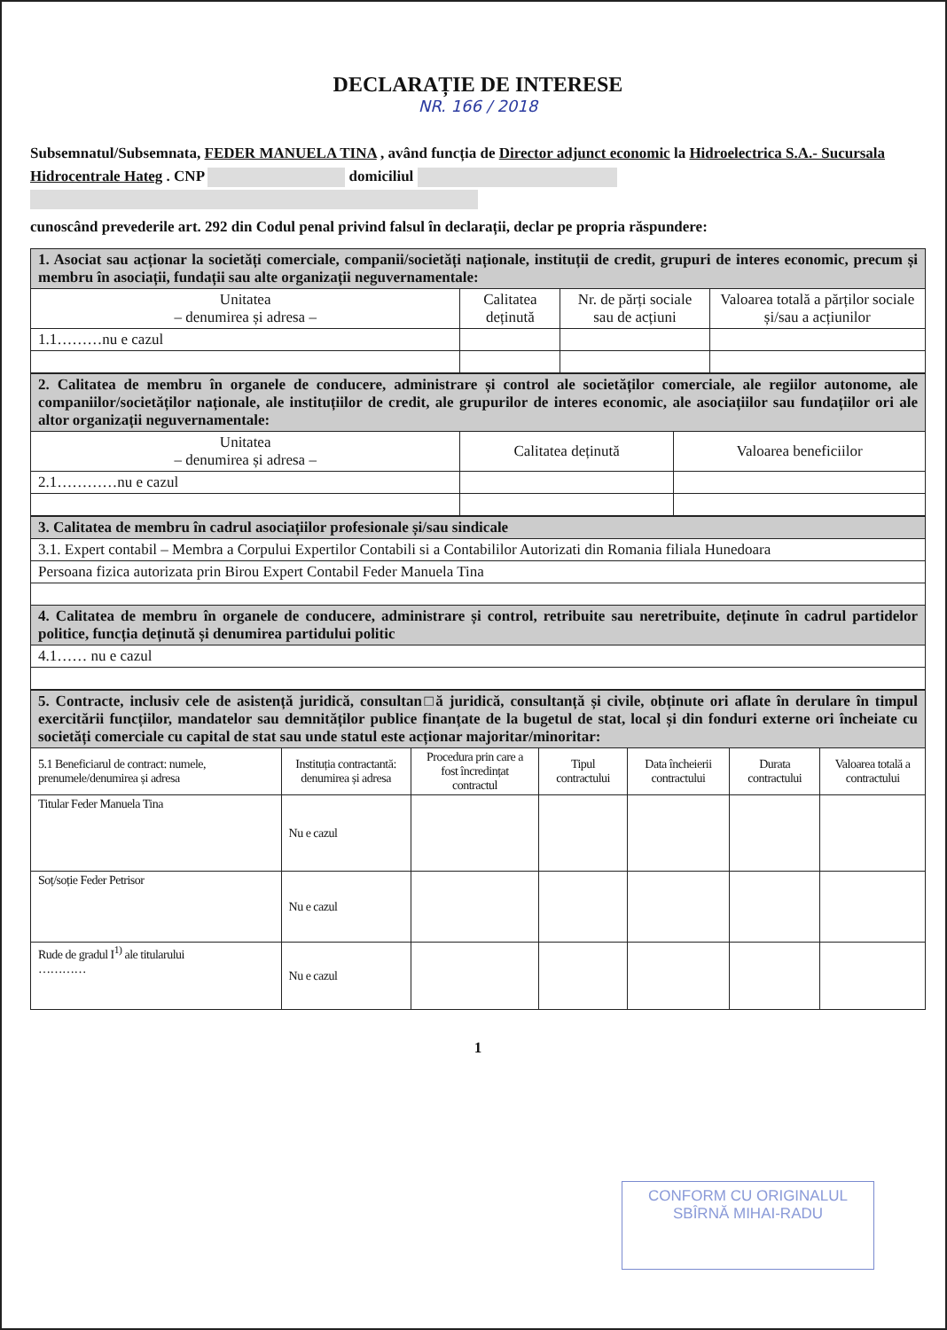DECLARAȚIE DE INTERESE
NR. 166 / 2018
Subsemnatul/Subsemnata, FEDER MANUELA TINA , având funcția de Director adjunct economic la Hidroelectrica S.A.- Sucursala Hidrocentrale Hateg . CNP domiciliul
cunoscând prevederile art. 292 din Codul penal privind falsul în declarații, declar pe propria răspundere:
| 1. Asociat sau acționar la societăți comerciale, companii/societăți naționale, instituții de credit, grupuri de interes economic, precum și membru în asociații, fundații sau alte organizații neguvernamentale: | | | |
| Unitatea – denumirea și adresa – | Calitatea deținută | Nr. de părți sociale sau de acțiuni | Valoarea totală a părților sociale și/sau a acțiunilor |
| 1.1………nu e cazul | | | |
| 2. Calitatea de membru în organele de conducere, administrare și control ale societăților comerciale, ale regiilor autonome, ale companiilor/societăților naționale, ale instituțiilor de credit, ale grupurilor de interes economic, ale asociațiilor sau fundațiilor ori ale altor organizații neguvernamentale: | | |
| Unitatea – denumirea și adresa – | Calitatea deținută | Valoarea beneficiilor |
| 2.1…………nu e cazul | | |
| 3. Calitatea de membru în cadrul asociațiilor profesionale și/sau sindicale |
| 3.1. Expert contabil – Membra a Corpului Expertilor Contabili si a Contabililor Autorizati din Romania filiala Hunedoara |
| Persoana fizica autorizata prin Birou Expert Contabil Feder Manuela Tina |
| 4. Calitatea de membru în organele de conducere, administrare și control, retribuite sau neretribuite, deținute în cadrul partidelor politice, funcția deținută și denumirea partidului politic |
| 4.1…… nu e cazul |
| 5. Contracte, inclusiv cele de asistență juridică, consultan□ă juridică, consultanță și civile, obținute ori aflate în derulare în timpul exercitării funcțiilor, mandatelor sau demnităților publice finanțate de la bugetul de stat, local și din fonduri externe ori încheiate cu societăți comerciale cu capital de stat sau unde statul este acționar majoritar/minoritar: | | | | | | |
| 5.1 Beneficiarul de contract: numele, prenumele/denumirea și adresa | Instituția contractantă: denumirea și adresa | Procedura prin care a fost încredințat contractul | Tipul contractului | Data încheierii contractului | Durata contractului | Valoarea totală a contractului |
| Titular Feder Manuela Tina | Nu e cazul | | | | | |
| Soț/soție Feder Petrisor | Nu e cazul | | | | | |
| Rude de gradul I<sup>1)</sup> ale titularului ………… | Nu e cazul | | | | | |
1
CONFORM CU ORIGINALUL
SBÎRNĂ MIHAI-RADU